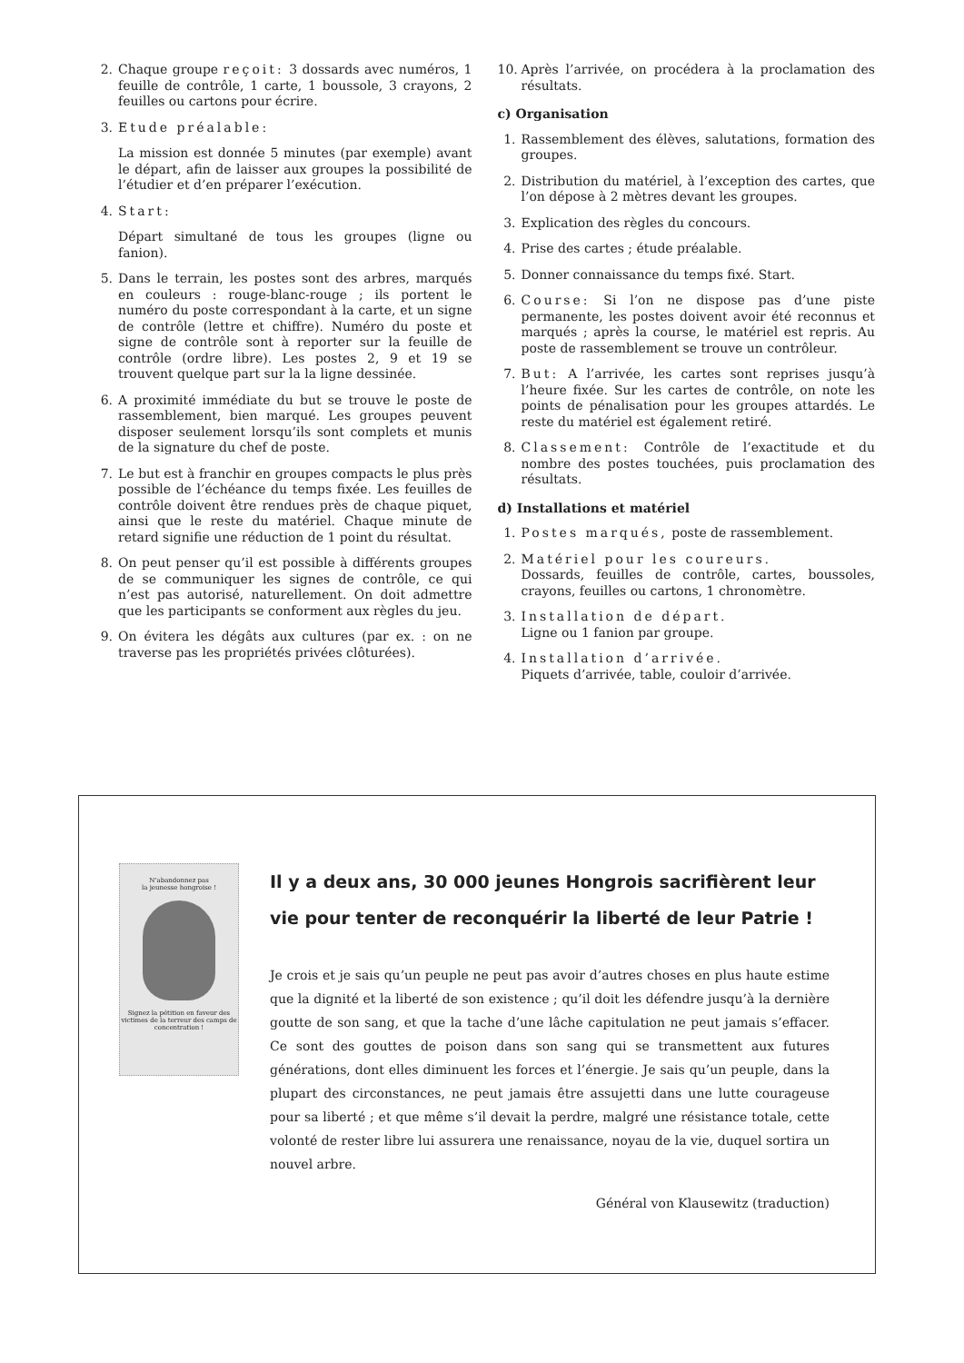2. Chaque groupe reçoit: 3 dossards avec numéros, 1 feuille de contrôle, 1 carte, 1 boussole, 3 crayons, 2 feuilles ou cartons pour écrire.
3. Etude préalable:
La mission est donnée 5 minutes (par exemple) avant le départ, afin de laisser aux groupes la possibilité de l’étudier et d’en préparer l’exécution.
4. Start:
Départ simultané de tous les groupes (ligne ou fanion).
5. Dans le terrain, les postes sont des arbres, marqués en couleurs : rouge-blanc-rouge ; ils portent le numéro du poste correspondant à la carte, et un signe de contrôle (lettre et chiffre). Numéro du poste et signe de contrôle sont à reporter sur la feuille de contrôle (ordre libre). Les postes 2, 9 et 19 se trouvent quelque part sur la la ligne dessinée.
6. A proximité immédiate du but se trouve le poste de rassemblement, bien marqué. Les groupes peuvent disposer seulement lorsqu’ils sont complets et munis de la signature du chef de poste.
7. Le but est à franchir en groupes compacts le plus près possible de l’échéance du temps fixée. Les feuilles de contrôle doivent être rendues près de chaque piquet, ainsi que le reste du matériel. Chaque minute de retard signifie une réduction de 1 point du résultat.
8. On peut penser qu’il est possible à différents groupes de se communiquer les signes de contrôle, ce qui n’est pas autorisé, naturellement. On doit admettre que les participants se conforment aux règles du jeu.
9. On évitera les dégâts aux cultures (par ex. : on ne traverse pas les propriétés privées clôturées).
10. Après l’arrivée, on procédera à la proclamation des résultats.
c) Organisation
1. Rassemblement des élèves, salutations, formation des groupes.
2. Distribution du matériel, à l’exception des cartes, que l’on dépose à 2 mètres devant les groupes.
3. Explication des règles du concours.
4. Prise des cartes ; étude préalable.
5. Donner connaissance du temps fixé. Start.
6. Course: Si l’on ne dispose pas d’une piste permanente, les postes doivent avoir été reconnus et marqués ; après la course, le matériel est repris. Au poste de rassemblement se trouve un contrôleur.
7. But: A l’arrivée, les cartes sont reprises jusqu’à l’heure fixée. Sur les cartes de contrôle, on note les points de pénalisation pour les groupes attardés. Le reste du matériel est également retiré.
8. Classement: Contrôle de l’exactitude et du nombre des postes touchées, puis proclamation des résultats.
d) Installations et matériel
1. Postes marqués, poste de rassemblement.
2. Matériel pour les coureurs.
Dossards, feuilles de contrôle, cartes, boussoles, crayons, feuilles ou cartons, 1 chronomètre.
3. Installation de départ.
Ligne ou 1 fanion par groupe.
4. Installation d’arrivée.
Piquets d’arrivée, table, couloir d’arrivée.
N’abandonnez pas
la jeunesse hongroise !
Signez la pétition en faveur des victimes de la terreur des camps de concentration !
Il y a deux ans, 30 000 jeunes Hongrois sacrifièrent leur vie pour tenter de reconquérir la liberté de leur Patrie !
Je crois et je sais qu’un peuple ne peut pas avoir d’autres choses en plus haute estime que la dignité et la liberté de son existence ; qu’il doit les défendre jusqu’à la dernière goutte de son sang, et que la tache d’une lâche capitulation ne peut jamais s’effacer. Ce sont des gouttes de poison dans son sang qui se transmettent aux futures générations, dont elles diminuent les forces et l’énergie. Je sais qu’un peuple, dans la plupart des circonstances, ne peut jamais être assujetti dans une lutte courageuse pour sa liberté ; et que même s’il devait la perdre, malgré une résistance totale, cette volonté de rester libre lui assurera une renaissance, noyau de la vie, duquel sortira un nouvel arbre.
Général von Klausewitz (traduction)